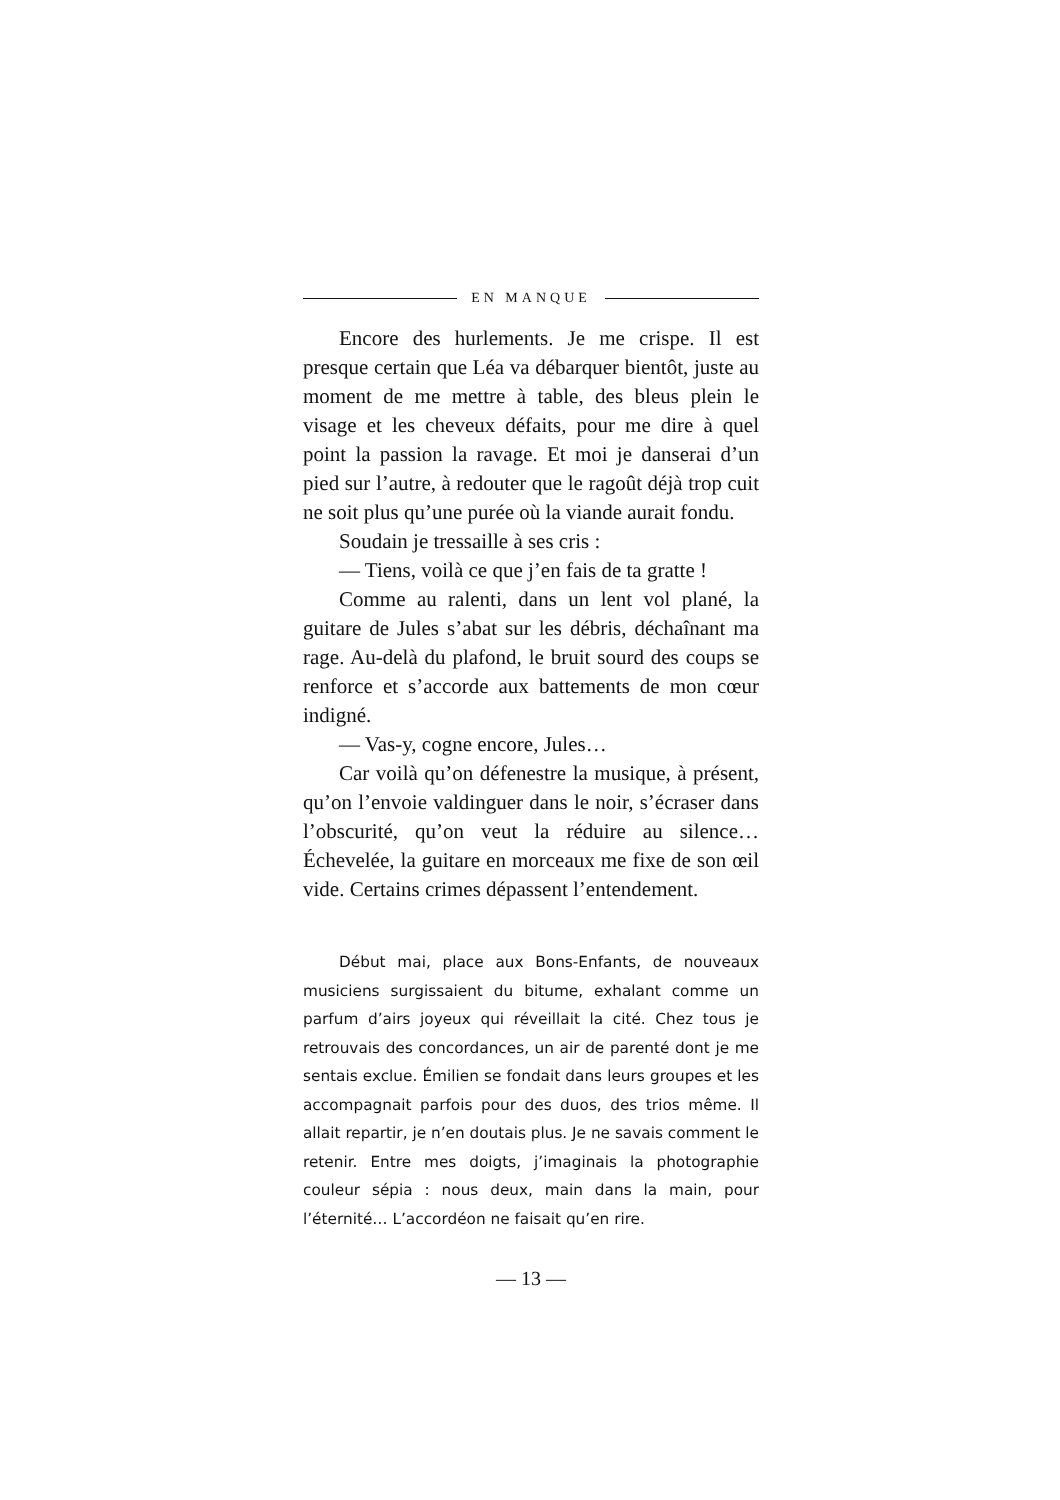EN MANQUE
Encore des hurlements. Je me crispe. Il est presque certain que Léa va débarquer bientôt, juste au moment de me mettre à table, des bleus plein le visage et les cheveux défaits, pour me dire à quel point la passion la ravage. Et moi je danserai d’un pied sur l’autre, à redouter que le ragoût déjà trop cuit ne soit plus qu’une purée où la viande aurait fondu.
Soudain je tressaille à ses cris :
— Tiens, voilà ce que j’en fais de ta gratte !
Comme au ralenti, dans un lent vol plané, la guitare de Jules s’abat sur les débris, déchaînant ma rage. Au-delà du plafond, le bruit sourd des coups se renforce et s’accorde aux battements de mon cœur indigné.
— Vas-y, cogne encore, Jules…
Car voilà qu’on défenestre la musique, à présent, qu’on l’envoie valdinguer dans le noir, s’écraser dans l’obscurité, qu’on veut la réduire au silence… Échevelée, la guitare en morceaux me fixe de son œil vide. Certains crimes dépassent l’entendement.
Début mai, place aux Bons-Enfants, de nouveaux musiciens surgissaient du bitume, exhalant comme un parfum d’airs joyeux qui réveillait la cité. Chez tous je retrouvais des concordances, un air de parenté dont je me sentais exclue. Émilien se fondait dans leurs groupes et les accompagnait parfois pour des duos, des trios même. Il allait repartir, je n’en doutais plus. Je ne savais comment le retenir. Entre mes doigts, j’imaginais la photographie couleur sépia : nous deux, main dans la main, pour l’éternité… L’accordéon ne faisait qu’en rire.
— 13 —